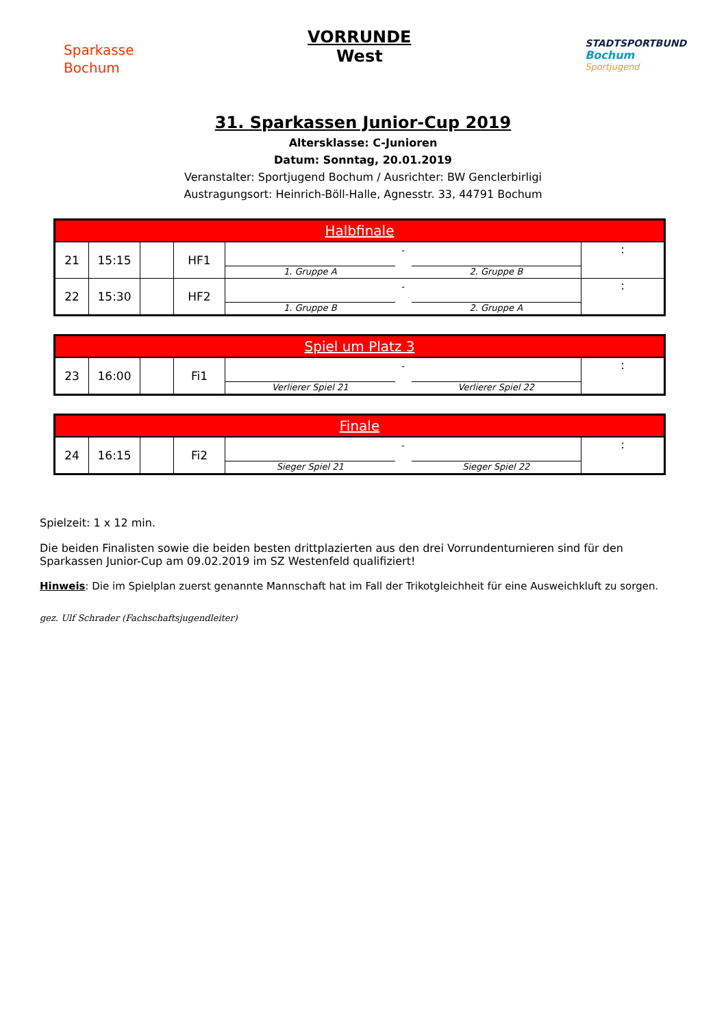Sparkasse
Bochum
VORRUNDE
West
STADTSPORTBUND
Bochum
Sportjugend
31. Sparkassen Junior-Cup 2019
Altersklasse: C-Junioren
Datum: Sonntag, 20.01.2019
Veranstalter: Sportjugend Bochum / Ausrichter: BW Genclerbirligi
Austragungsort: Heinrich-Böll-Halle, Agnesstr. 33, 44791 Bochum
| Halbfinale | | | | | |
| --- | --- | --- | --- | --- | --- |
| 21 | 15:15 | | HF1 | 1. Gruppe A - 2. Gruppe B | : |
| 22 | 15:30 | | HF2 | 1. Gruppe B - 2. Gruppe A | : |
| Spiel um Platz 3 | | | | | |
| --- | --- | --- | --- | --- | --- |
| 23 | 16:00 | | Fi1 | Verlierer Spiel 21 - Verlierer Spiel 22 | : |
| Finale | | | | | |
| --- | --- | --- | --- | --- | --- |
| 24 | 16:15 | | Fi2 | Sieger Spiel 21 - Sieger Spiel 22 | : |
Spielzeit: 1 x 12 min.
Die beiden Finalisten sowie die beiden besten drittplazierten aus den drei Vorrundenturnieren sind für den Sparkassen Junior-Cup am 09.02.2019 im SZ Westenfeld qualifiziert!
Hinweis: Die im Spielplan zuerst genannte Mannschaft hat im Fall der Trikotgleichheit für eine Ausweichkluft zu sorgen.
gez. Ulf Schrader (Fachschaftsjugendleiter)